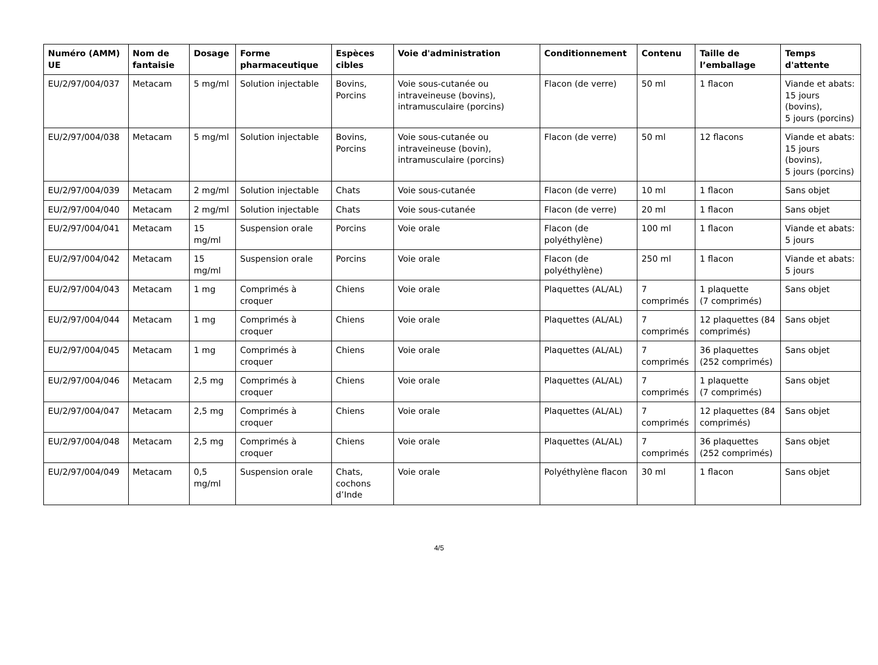| Numéro (AMM) UE | Nom de fantaisie | Dosage | Forme pharmaceutique | Espèces cibles | Voie d'administration | Conditionnement | Contenu | Taille de l’emballage | Temps d'attente |
| --- | --- | --- | --- | --- | --- | --- | --- | --- | --- |
| EU/2/97/004/037 | Metacam | 5 mg/ml | Solution injectable | Bovins, Porcins | Voie sous-cutanée ou intraveineuse (bovins), intramusculaire (porcins) | Flacon (de verre) | 50 ml | 1 flacon | Viande et abats: 15 jours (bovins), 5 jours (porcins) |
| EU/2/97/004/038 | Metacam | 5 mg/ml | Solution injectable | Bovins, Porcins | Voie sous-cutanée ou intraveineuse (bovin), intramusculaire (porcins) | Flacon (de verre) | 50 ml | 12 flacons | Viande et abats: 15 jours (bovins), 5 jours (porcins) |
| EU/2/97/004/039 | Metacam | 2 mg/ml | Solution injectable | Chats | Voie sous-cutanée | Flacon (de verre) | 10 ml | 1 flacon | Sans objet |
| EU/2/97/004/040 | Metacam | 2 mg/ml | Solution injectable | Chats | Voie sous-cutanée | Flacon (de verre) | 20 ml | 1 flacon | Sans objet |
| EU/2/97/004/041 | Metacam | 15 mg/ml | Suspension orale | Porcins | Voie orale | Flacon (de polyéthylène) | 100 ml | 1 flacon | Viande et abats: 5 jours |
| EU/2/97/004/042 | Metacam | 15 mg/ml | Suspension orale | Porcins | Voie orale | Flacon (de polyéthylène) | 250 ml | 1 flacon | Viande et abats: 5 jours |
| EU/2/97/004/043 | Metacam | 1 mg | Comprimés à croquer | Chiens | Voie orale | Plaquettes (AL/AL) | 7 comprimés | 1 plaquette (7 comprimés) | Sans objet |
| EU/2/97/004/044 | Metacam | 1 mg | Comprimés à croquer | Chiens | Voie orale | Plaquettes (AL/AL) | 7 comprimés | 12 plaquettes (84 comprimés) | Sans objet |
| EU/2/97/004/045 | Metacam | 1 mg | Comprimés à croquer | Chiens | Voie orale | Plaquettes (AL/AL) | 7 comprimés | 36 plaquettes (252 comprimés) | Sans objet |
| EU/2/97/004/046 | Metacam | 2,5 mg | Comprimés à croquer | Chiens | Voie orale | Plaquettes (AL/AL) | 7 comprimés | 1 plaquette (7 comprimés) | Sans objet |
| EU/2/97/004/047 | Metacam | 2,5 mg | Comprimés à croquer | Chiens | Voie orale | Plaquettes (AL/AL) | 7 comprimés | 12 plaquettes (84 comprimés) | Sans objet |
| EU/2/97/004/048 | Metacam | 2,5 mg | Comprimés à croquer | Chiens | Voie orale | Plaquettes (AL/AL) | 7 comprimés | 36 plaquettes (252 comprimés) | Sans objet |
| EU/2/97/004/049 | Metacam | 0,5 mg/ml | Suspension orale | Chats, cochons d’Inde | Voie orale | Polyéthylène flacon | 30 ml | 1 flacon | Sans objet |
4/5